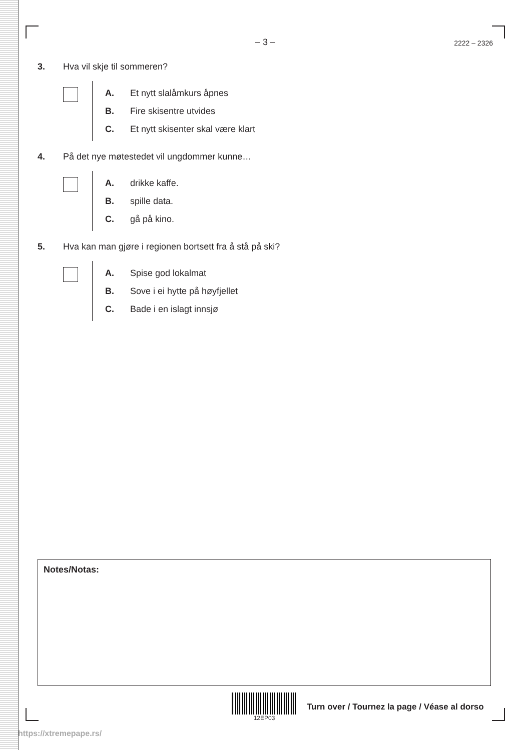– 3 –
2222 – 2326
3. Hva vil skje til sommeren?
A. Et nytt slalåmkurs åpnes
B. Fire skisentre utvides
C. Et nytt skisenter skal være klart
4. På det nye møtestedet vil ungdommer kunne…
A. drikke kaffe.
B. spille data.
C. gå på kino.
5. Hva kan man gjøre i regionen bortsett fra å stå på ski?
A. Spise god lokalmat
B. Sove i ei hytte på høyfjellet
C. Bade i en islagt innsjø
Notes/Notas:
12EP03
Turn over / Tournez la page / Véase al dorso
https://xtremepape.rs/